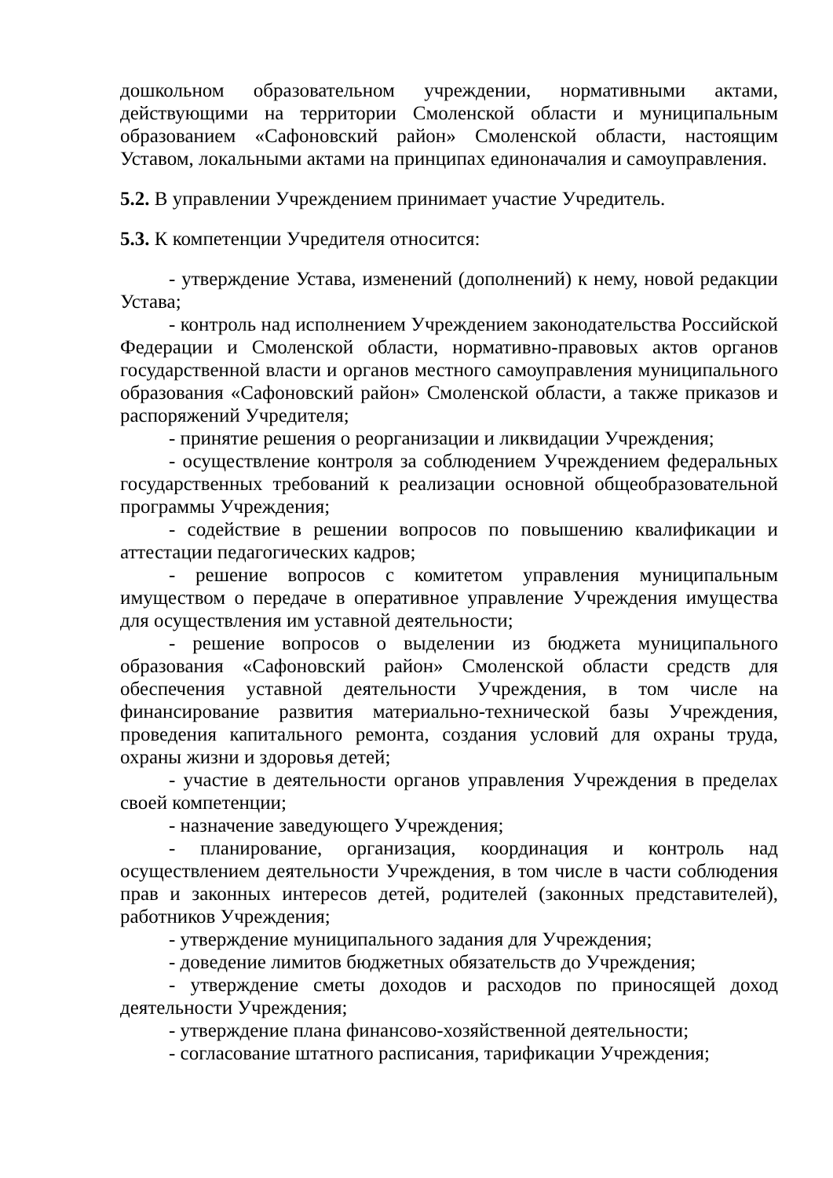дошкольном образовательном учреждении, нормативными актами, действующими на территории Смоленской области и муниципальным образованием «Сафоновский район» Смоленской области, настоящим Уставом, локальными актами на принципах единоначалия и самоуправления.
5.2. В управлении Учреждением принимает участие Учредитель.
5.3. К компетенции Учредителя относится:
- утверждение Устава, изменений (дополнений) к нему, новой редакции Устава;
- контроль над исполнением Учреждением законодательства Российской Федерации и Смоленской области, нормативно-правовых актов органов государственной власти и органов местного самоуправления муниципального образования «Сафоновский район» Смоленской области, а также приказов и распоряжений Учредителя;
- принятие решения о реорганизации и ликвидации Учреждения;
- осуществление контроля за соблюдением Учреждением федеральных государственных требований к реализации основной общеобразовательной программы Учреждения;
- содействие в решении вопросов по повышению квалификации и аттестации педагогических кадров;
- решение вопросов с комитетом управления муниципальным имуществом о передаче в оперативное управление Учреждения имущества для осуществления им уставной деятельности;
- решение вопросов о выделении из бюджета муниципального образования «Сафоновский район» Смоленской области средств для обеспечения уставной деятельности Учреждения, в том числе на финансирование развития материально-технической базы Учреждения, проведения капитального ремонта, создания условий для охраны труда, охраны жизни и здоровья детей;
- участие в деятельности органов управления Учреждения в пределах своей компетенции;
- назначение заведующего Учреждения;
- планирование, организация, координация и контроль над осуществлением деятельности Учреждения, в том числе в части соблюдения прав и законных интересов детей, родителей (законных представителей), работников Учреждения;
- утверждение муниципального задания для Учреждения;
- доведение лимитов бюджетных обязательств до Учреждения;
- утверждение сметы доходов и расходов по приносящей доход деятельности Учреждения;
- утверждение плана финансово-хозяйственной деятельности;
- согласование штатного расписания, тарификации Учреждения;